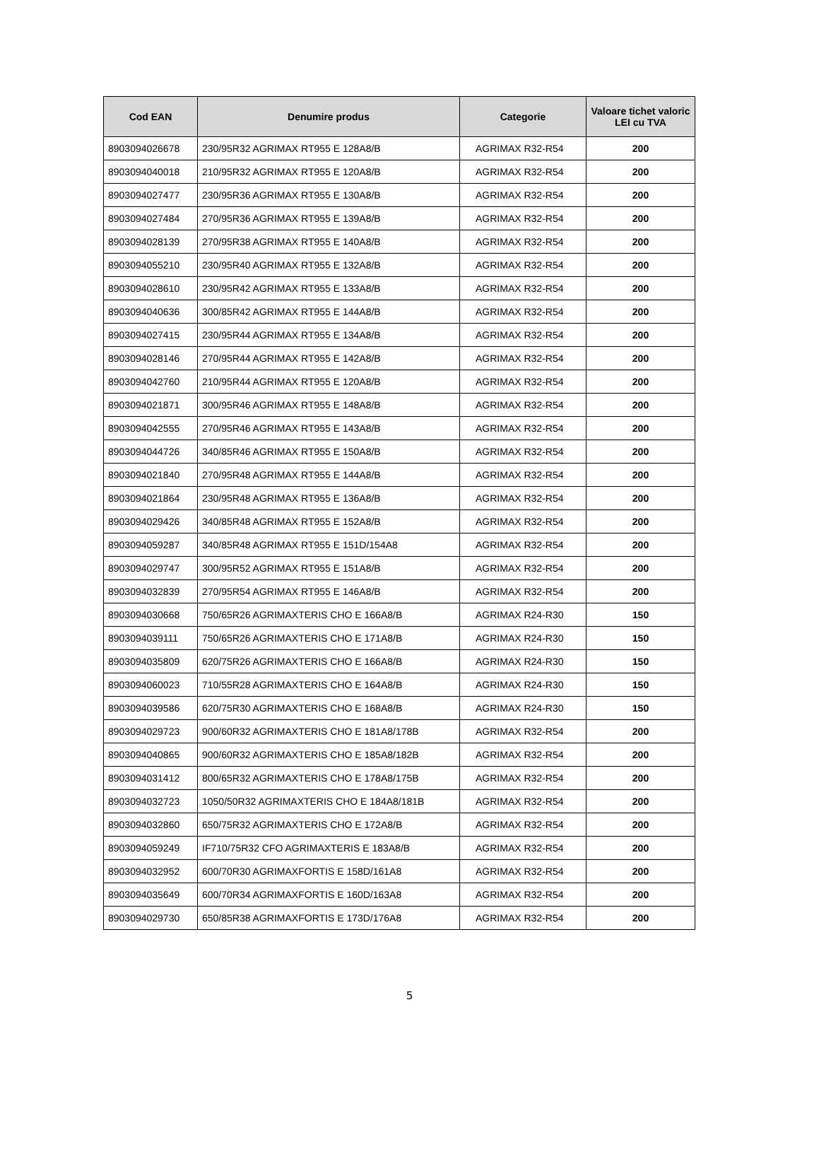| Cod EAN | Denumire produs | Categorie | Valoare tichet valoric LEI cu TVA |
| --- | --- | --- | --- |
| 8903094026678 | 230/95R32 AGRIMAX RT955 E 128A8/B | AGRIMAX R32-R54 | 200 |
| 8903094040018 | 210/95R32 AGRIMAX RT955 E 120A8/B | AGRIMAX R32-R54 | 200 |
| 8903094027477 | 230/95R36 AGRIMAX RT955 E 130A8/B | AGRIMAX R32-R54 | 200 |
| 8903094027484 | 270/95R36 AGRIMAX RT955 E 139A8/B | AGRIMAX R32-R54 | 200 |
| 8903094028139 | 270/95R38 AGRIMAX RT955 E 140A8/B | AGRIMAX R32-R54 | 200 |
| 8903094055210 | 230/95R40 AGRIMAX RT955 E 132A8/B | AGRIMAX R32-R54 | 200 |
| 8903094028610 | 230/95R42 AGRIMAX RT955 E 133A8/B | AGRIMAX R32-R54 | 200 |
| 8903094040636 | 300/85R42 AGRIMAX RT955 E 144A8/B | AGRIMAX R32-R54 | 200 |
| 8903094027415 | 230/95R44 AGRIMAX RT955 E 134A8/B | AGRIMAX R32-R54 | 200 |
| 8903094028146 | 270/95R44 AGRIMAX RT955 E 142A8/B | AGRIMAX R32-R54 | 200 |
| 8903094042760 | 210/95R44 AGRIMAX RT955 E 120A8/B | AGRIMAX R32-R54 | 200 |
| 8903094021871 | 300/95R46 AGRIMAX RT955 E 148A8/B | AGRIMAX R32-R54 | 200 |
| 8903094042555 | 270/95R46 AGRIMAX RT955 E 143A8/B | AGRIMAX R32-R54 | 200 |
| 8903094044726 | 340/85R46 AGRIMAX RT955 E 150A8/B | AGRIMAX R32-R54 | 200 |
| 8903094021840 | 270/95R48 AGRIMAX RT955 E 144A8/B | AGRIMAX R32-R54 | 200 |
| 8903094021864 | 230/95R48 AGRIMAX RT955 E 136A8/B | AGRIMAX R32-R54 | 200 |
| 8903094029426 | 340/85R48 AGRIMAX RT955 E 152A8/B | AGRIMAX R32-R54 | 200 |
| 8903094059287 | 340/85R48 AGRIMAX RT955 E 151D/154A8 | AGRIMAX R32-R54 | 200 |
| 8903094029747 | 300/95R52 AGRIMAX RT955 E 151A8/B | AGRIMAX R32-R54 | 200 |
| 8903094032839 | 270/95R54 AGRIMAX RT955 E 146A8/B | AGRIMAX R32-R54 | 200 |
| 8903094030668 | 750/65R26 AGRIMAXTERIS CHO E 166A8/B | AGRIMAX R24-R30 | 150 |
| 8903094039111 | 750/65R26 AGRIMAXTERIS CHO E 171A8/B | AGRIMAX R24-R30 | 150 |
| 8903094035809 | 620/75R26 AGRIMAXTERIS CHO E 166A8/B | AGRIMAX R24-R30 | 150 |
| 8903094060023 | 710/55R28 AGRIMAXTERIS CHO E 164A8/B | AGRIMAX R24-R30 | 150 |
| 8903094039586 | 620/75R30 AGRIMAXTERIS CHO E 168A8/B | AGRIMAX R24-R30 | 150 |
| 8903094029723 | 900/60R32 AGRIMAXTERIS CHO E 181A8/178B | AGRIMAX R32-R54 | 200 |
| 8903094040865 | 900/60R32 AGRIMAXTERIS CHO E 185A8/182B | AGRIMAX R32-R54 | 200 |
| 8903094031412 | 800/65R32 AGRIMAXTERIS CHO E 178A8/175B | AGRIMAX R32-R54 | 200 |
| 8903094032723 | 1050/50R32 AGRIMAXTERIS CHO E 184A8/181B | AGRIMAX R32-R54 | 200 |
| 8903094032860 | 650/75R32 AGRIMAXTERIS CHO E 172A8/B | AGRIMAX R32-R54 | 200 |
| 8903094059249 | IF710/75R32 CFO AGRIMAXTERIS E 183A8/B | AGRIMAX R32-R54 | 200 |
| 8903094032952 | 600/70R30 AGRIMAXFORTIS E 158D/161A8 | AGRIMAX R32-R54 | 200 |
| 8903094035649 | 600/70R34 AGRIMAXFORTIS E 160D/163A8 | AGRIMAX R32-R54 | 200 |
| 8903094029730 | 650/85R38 AGRIMAXFORTIS E 173D/176A8 | AGRIMAX R32-R54 | 200 |
5